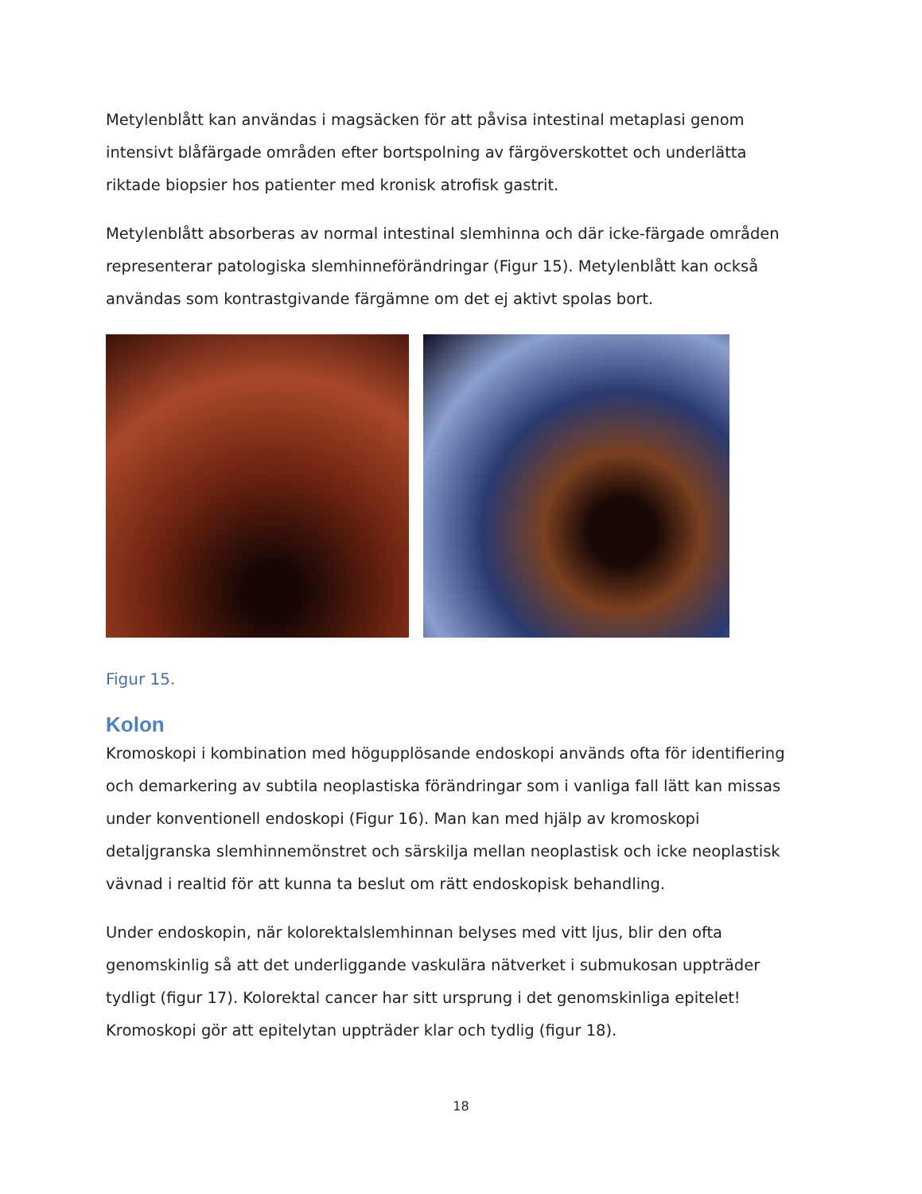Metylenblått kan användas i magsäcken för att påvisa intestinal metaplasi genom intensivt blåfärgade områden efter bortspolning av färgöverskottet och underlätta riktade biopsier hos patienter med kronisk atrofisk gastrit.
Metylenblått absorberas av normal intestinal slemhinna och där icke-färgade områden representerar patologiska slemhinneförändringar (Figur 15). Metylenblått kan också användas som kontrastgivande färgämne om det ej aktivt spolas bort.
Figur 15.
Kolon
Kromoskopi i kombination med högupplösande endoskopi används ofta för identifiering och demarkering av subtila neoplastiska förändringar som i vanliga fall lätt kan missas under konventionell endoskopi (Figur 16). Man kan med hjälp av kromoskopi detaljgranska slemhinnemönstret och särskilja mellan neoplastisk och icke neoplastisk vävnad i realtid för att kunna ta beslut om rätt endoskopisk behandling.
Under endoskopin, när kolorektalslemhinnan belyses med vitt ljus, blir den ofta genomskinlig så att det underliggande vaskulära nätverket i submukosan uppträder tydligt (figur 17). Kolorektal cancer har sitt ursprung i det genomskinliga epitelet! Kromoskopi gör att epitelytan uppträder klar och tydlig (figur 18).
18